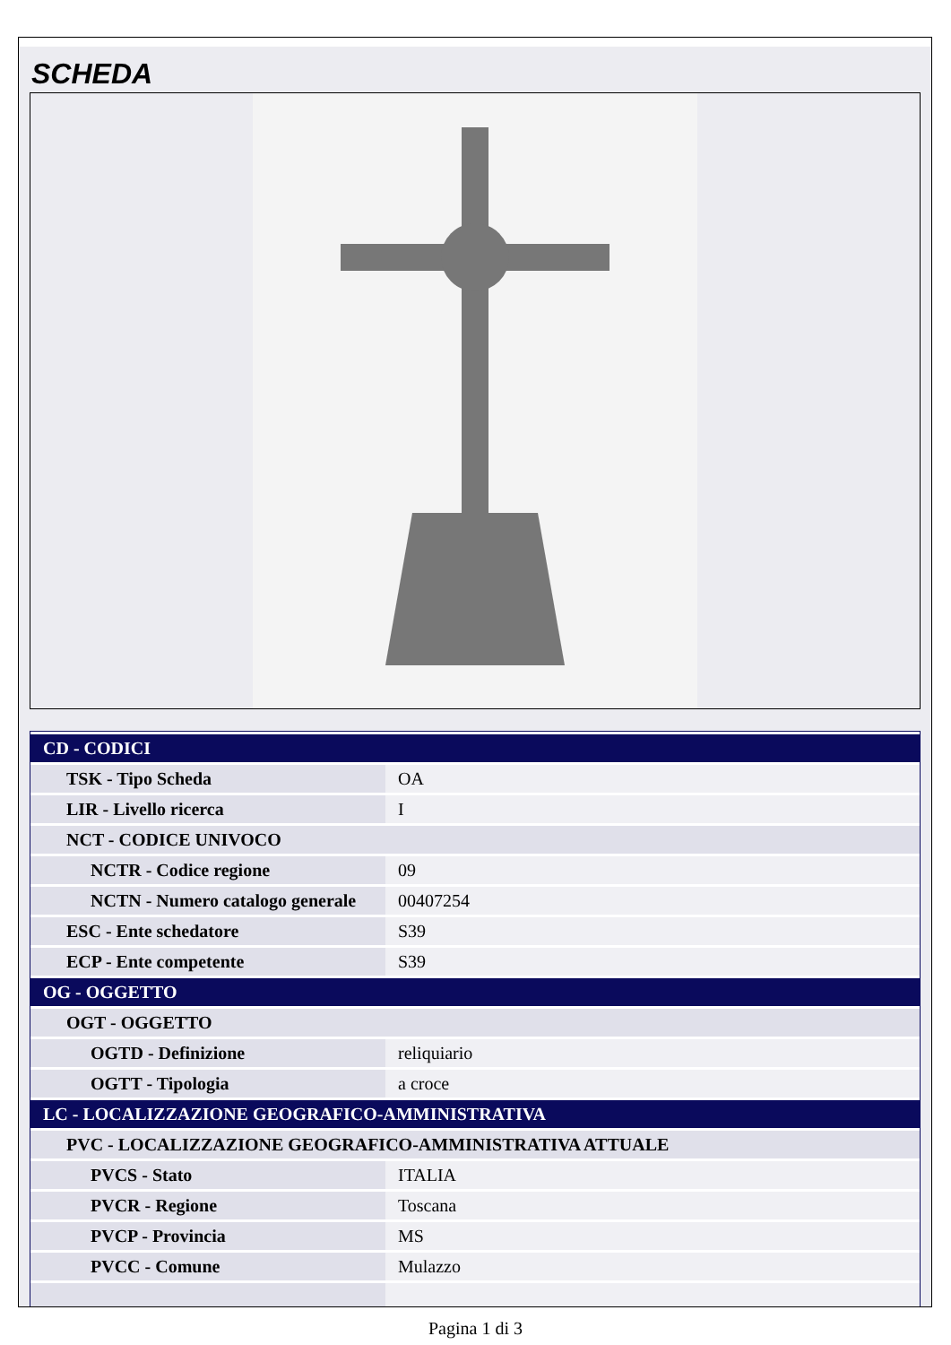SCHEDA
| CD - CODICI | |
| TSK - Tipo Scheda | OA |
| LIR - Livello ricerca | I |
| NCT - CODICE UNIVOCO | |
| NCTR - Codice regione | 09 |
| NCTN - Numero catalogo generale | 00407254 |
| ESC - Ente schedatore | S39 |
| ECP - Ente competente | S39 |
| OG - OGGETTO | |
| OGT - OGGETTO | |
| OGTD - Definizione | reliquiario |
| OGTT - Tipologia | a croce |
| LC - LOCALIZZAZIONE GEOGRAFICO-AMMINISTRATIVA | |
| PVC - LOCALIZZAZIONE GEOGRAFICO-AMMINISTRATIVA ATTUALE | |
| PVCS - Stato | ITALIA |
| PVCR - Regione | Toscana |
| PVCP - Provincia | MS |
| PVCC - Comune | Mulazzo |
Pagina 1 di 3